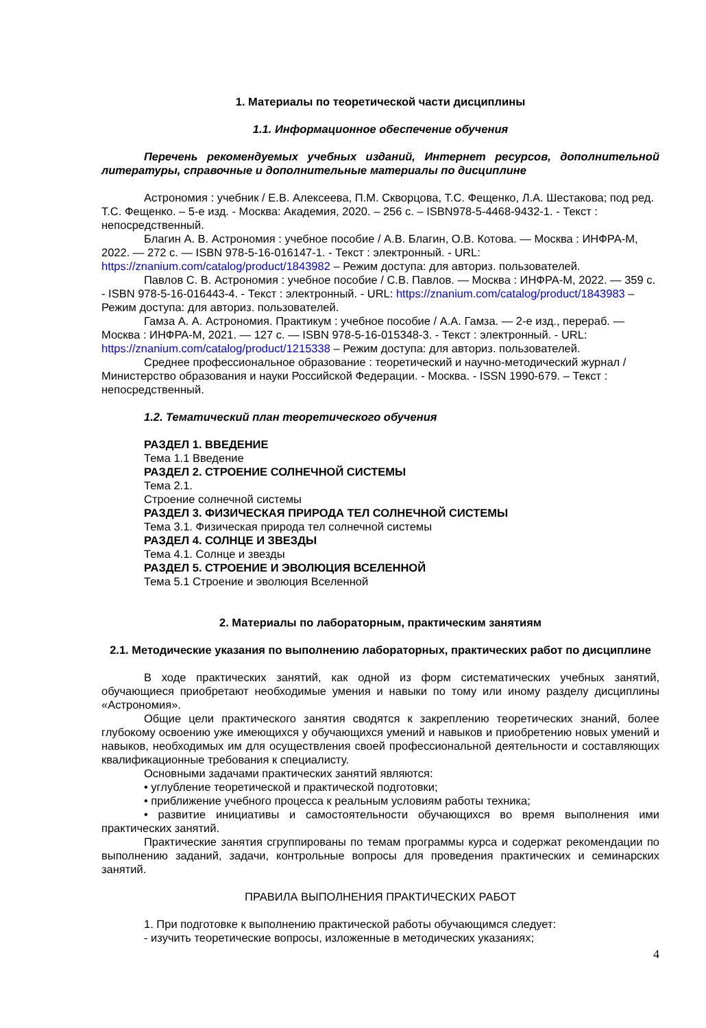1. Материалы по теоретической части дисциплины
1.1. Информационное обеспечение обучения
Перечень рекомендуемых учебных изданий, Интернет ресурсов, дополнительной литературы, справочные и дополнительные материалы по дисциплине
Астрономия : учебник / Е.В. Алексеева, П.М. Скворцова, Т.С. Фещенко, Л.А. Шестакова; под ред. Т.С. Фещенко. – 5-е изд. - Москва: Академия, 2020. – 256 с. – ISBN978-5-4468-9432-1. - Текст : непосредственный.
Благин А. В. Астрономия : учебное пособие / А.В. Благин, О.В. Котова. — Москва : ИНФРА-М, 2022. — 272 с. — ISBN 978-5-16-016147-1. - Текст : электронный. - URL: https://znanium.com/catalog/product/1843982 – Режим доступа: для авториз. пользователей.
Павлов С. В. Астрономия : учебное пособие / С.В. Павлов. — Москва : ИНФРА-М, 2022. — 359 с. - ISBN 978-5-16-016443-4. - Текст : электронный. - URL: https://znanium.com/catalog/product/1843983 – Режим доступа: для авториз. пользователей.
Гамза А. А. Астрономия. Практикум : учебное пособие / А.А. Гамза. — 2-е изд., перераб. — Москва : ИНФРА-М, 2021. — 127 с. — ISBN 978-5-16-015348-3. - Текст : электронный. - URL: https://znanium.com/catalog/product/1215338 – Режим доступа: для авториз. пользователей.
Среднее профессиональное образование : теоретический и научно-методический журнал / Министерство образования и науки Российской Федерации. - Москва. - ISSN 1990-679. – Текст : непосредственный.
1.2. Тематический план теоретического обучения
РАЗДЕЛ 1. ВВЕДЕНИЕ
Тема 1.1 Введение
РАЗДЕЛ 2. СТРОЕНИЕ СОЛНЕЧНОЙ СИСТЕМЫ
Тема 2.1.
Строение солнечной системы
РАЗДЕЛ 3. ФИЗИЧЕСКАЯ ПРИРОДА ТЕЛ СОЛНЕЧНОЙ СИСТЕМЫ
Тема 3.1. Физическая природа тел солнечной системы
РАЗДЕЛ 4. СОЛНЦЕ И ЗВЕЗДЫ
Тема 4.1. Солнце и звезды
РАЗДЕЛ 5. СТРОЕНИЕ И ЭВОЛЮЦИЯ ВСЕЛЕННОЙ
Тема 5.1 Строение и эволюция Вселенной
2. Материалы по лабораторным, практическим занятиям
2.1. Методические указания по выполнению лабораторных, практических работ по дисциплине
В ходе практических занятий, как одной из форм систематических учебных занятий, обучающиеся приобретают необходимые умения и навыки по тому или иному разделу дисциплины «Астрономия».
Общие цели практического занятия сводятся к закреплению теоретических знаний, более глубокому освоению уже имеющихся у обучающихся умений и навыков и приобретению новых умений и навыков, необходимых им для осуществления своей профессиональной деятельности и составляющих квалификационные требования к специалисту.
Основными задачами практических занятий являются:
• углубление теоретической и практической подготовки;
• приближение учебного процесса к реальным условиям работы техника;
• развитие инициативы и самостоятельности обучающихся во время выполнения ими практических занятий.
Практические занятия сгруппированы по темам программы курса и содержат рекомендации по выполнению заданий, задачи, контрольные вопросы для проведения практических и семинарских занятий.
ПРАВИЛА ВЫПОЛНЕНИЯ ПРАКТИЧЕСКИХ РАБОТ
1. При подготовке к выполнению практической работы обучающимся следует:
- изучить теоретические вопросы, изложенные в методических указаниях;
4